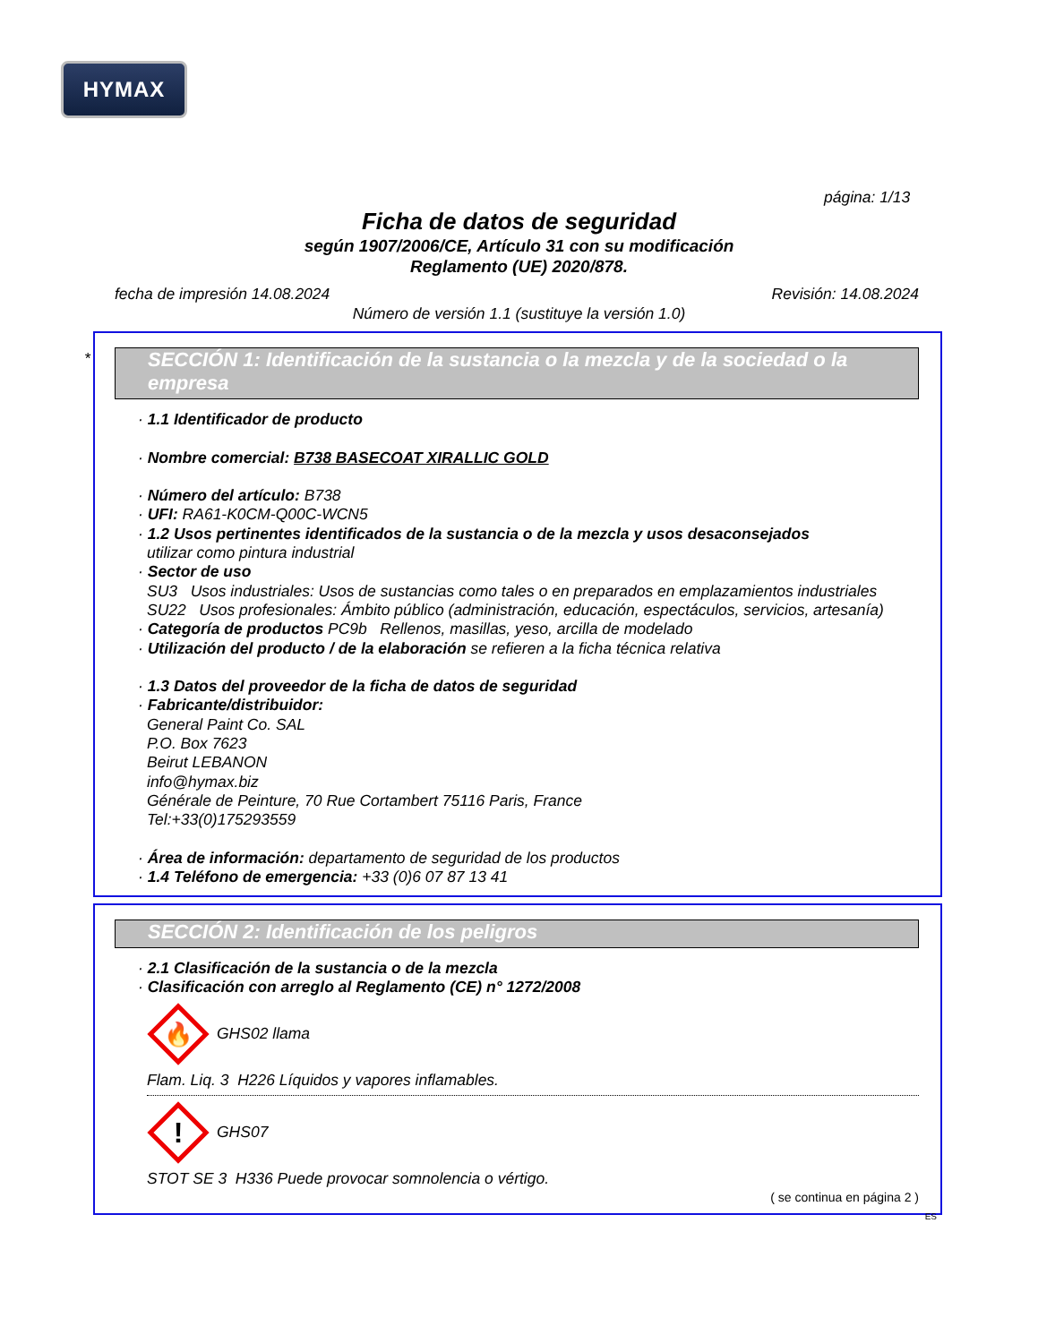HYMAX
página: 1/13
Ficha de datos de seguridad
según 1907/2006/CE, Artículo 31 con su modificación
Reglamento (UE) 2020/878.
fecha de impresión 14.08.2024 Revisión: 14.08.2024
Número de versión 1.1 (sustituye la versión 1.0)
SECCIÓN 1: Identificación de la sustancia o la mezcla y de la sociedad o la empresa
· 1.1 Identificador de producto
· Nombre comercial: B738 BASECOAT XIRALLIC GOLD
· Número del artículo: B738
· UFI: RA61-K0CM-Q00C-WCN5
· 1.2 Usos pertinentes identificados de la sustancia o de la mezcla y usos desaconsejados
utilizar como pintura industrial
· Sector de uso
SU3 Usos industriales: Usos de sustancias como tales o en preparados en emplazamientos industriales
SU22 Usos profesionales: Ámbito público (administración, educación, espectáculos, servicios, artesanía)
· Categoría de productos PC9b Rellenos, masillas, yeso, arcilla de modelado
· Utilización del producto / de la elaboración se refieren a la ficha técnica relativa
· 1.3 Datos del proveedor de la ficha de datos de seguridad
· Fabricante/distribuidor:
General Paint Co. SAL
P.O. Box 7623
Beirut LEBANON
info@hymax.biz
Générale de Peinture, 70 Rue Cortambert 75116 Paris, France
Tel:+33(0)175293559
· Área de información: departamento de seguridad de los productos
· 1.4 Teléfono de emergencia: +33 (0)6 07 87 13 41
*
SECCIÓN 2: Identificación de los peligros
· 2.1 Clasificación de la sustancia o de la mezcla
· Clasificación con arreglo al Reglamento (CE) n° 1272/2008
🔥
GHS02 llama
Flam. Liq. 3 H226 Líquidos y vapores inflamables.
!
GHS07
STOT SE 3 H336 Puede provocar somnolencia o vértigo.
( se continua en página 2 )
ES